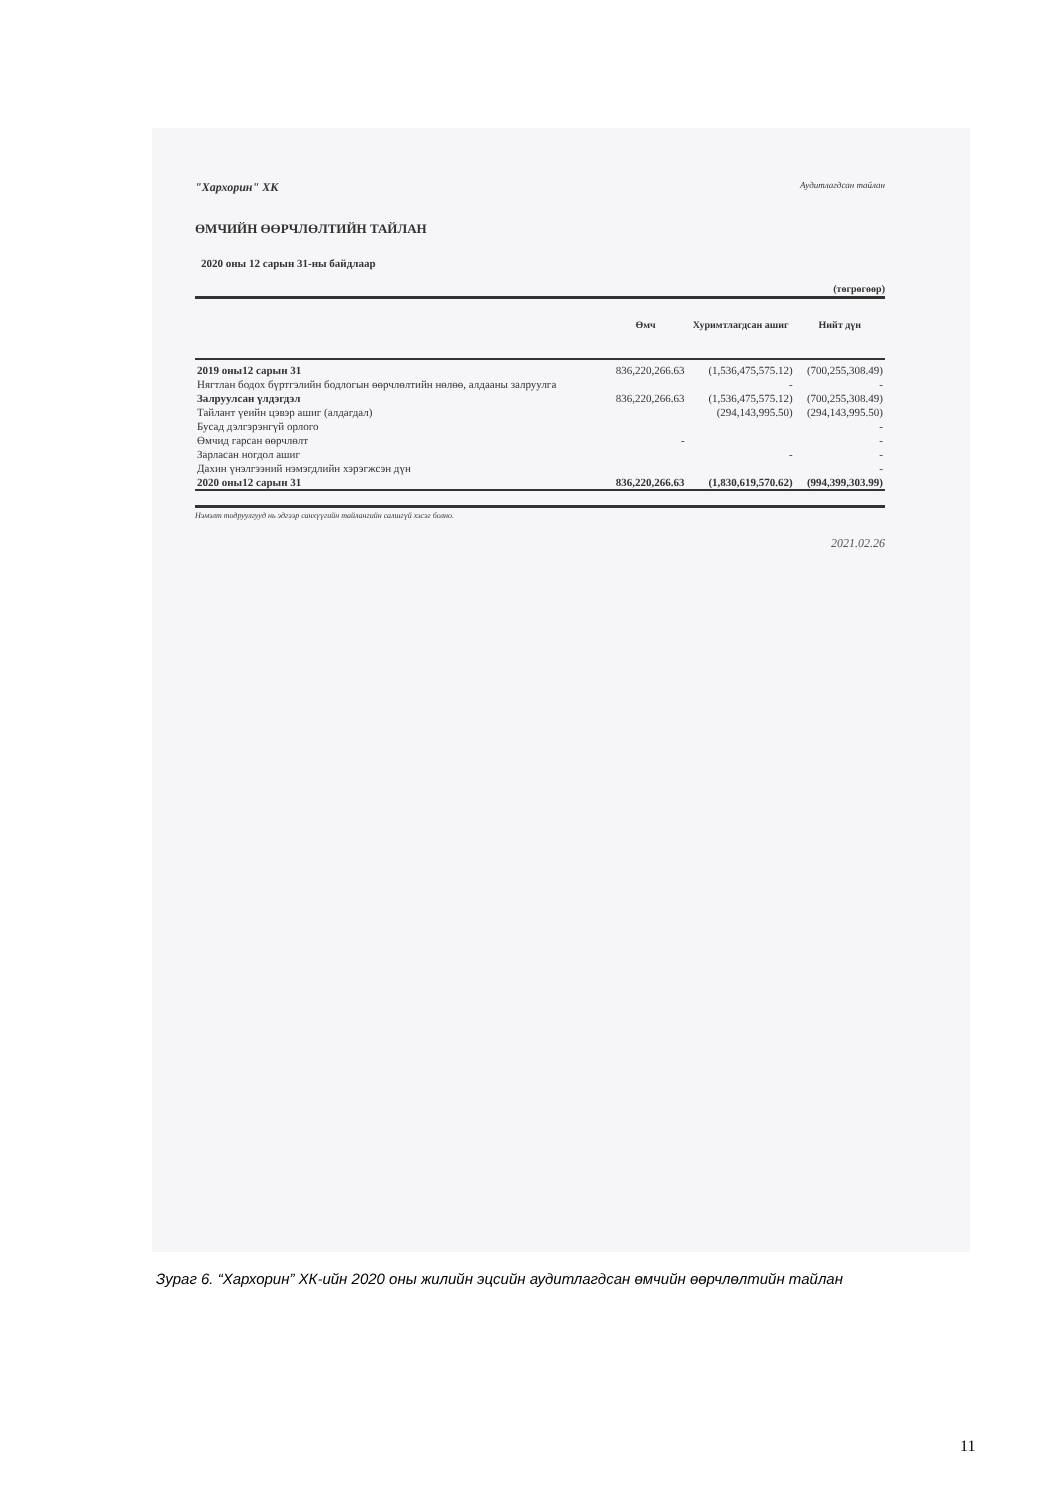"Хархорин" ХК Аудитлагдсан тайлан
ӨМЧИЙН ӨӨРЧЛӨЛТИЙН ТАЙЛАН
2020 оны 12 сарын 31-ны байдлаар
(төгрөгөөр)
| | Өмч | Хуримтлагдсан ашиг | Нийт дүн |
| --- | --- | --- | --- |
| 2019 оны12 сарын 31 | 836,220,266.63 | (1,536,475,575.12) | (700,255,308.49) |
| Нягтлан бодох бүртгэлийн бодлогын өөрчлөлтийн нөлөө, алдааны залруулга | | - | - |
| Залруулсан үлдэгдэл | 836,220,266.63 | (1,536,475,575.12) | (700,255,308.49) |
| Тайлант үеийн цэвэр ашиг (алдагдал) | | (294,143,995.50) | (294,143,995.50) |
| Бусад дэлгэрэнгүй орлого | | | - |
| Өмчид гарсан өөрчлөлт | - | | - |
| Зарласан ногдол ашиг | | - | - |
| Дахин үнэлгээний нэмэгдлийн хэрэгжсэн дүн | | | - |
| 2020 оны12 сарын 31 | 836,220,266.63 | (1,830,619,570.62) | (994,399,303.99) |
Нэмэлт тодруулгууд нь эдгээр санхүүгийн тайлангийн салшгүй хэсэг болно.
2021.02.26
Зураг 6. “Хархорин” ХК-ийн 2020 оны жилийн эцсийн аудитлагдсан өмчийн өөрчлөлтийн тайлан
11